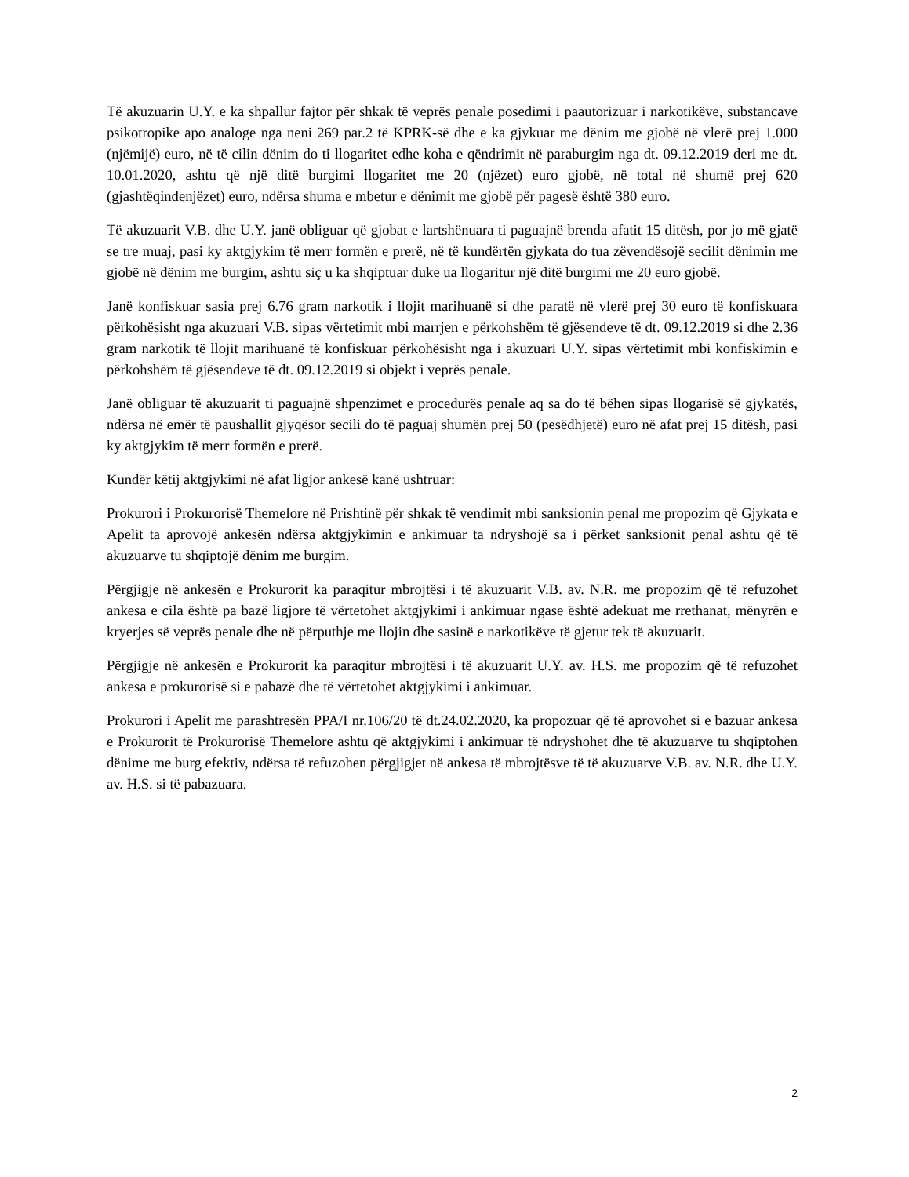Të akuzuarin U.Y. e ka shpallur fajtor për shkak të veprës penale posedimi i paautorizuar i narkotikëve, substancave psikotropike apo analoge nga neni 269 par.2 të KPRK-së dhe e ka gjykuar me dënim me gjobë në vlerë prej 1.000 (njëmijë) euro, në të cilin dënim do ti llogaritet edhe koha e qëndrimit në paraburgim nga dt. 09.12.2019 deri me dt. 10.01.2020, ashtu që një ditë burgimi llogaritet me 20 (njëzet) euro gjobë, në total në shumë prej 620 (gjashtëqindenjëzet) euro, ndërsa shuma e mbetur e dënimit me gjobë për pagesë është 380 euro.
Të akuzuarit V.B. dhe U.Y. janë obliguar që gjobat e lartshënuara ti paguajnë brenda afatit 15 ditësh, por jo më gjatë se tre muaj, pasi ky aktgjykim të merr formën e prerë, në të kundërtën gjykata do tua zëvendësojë secilit dënimin me gjobë në dënim me burgim, ashtu siç u ka shqiptuar duke ua llogaritur një ditë burgimi me 20 euro gjobë.
Janë konfiskuar sasia prej 6.76 gram narkotik i llojit marihuanë si dhe paratë në vlerë prej 30 euro të konfiskuara përkohësisht nga akuzuari V.B. sipas vërtetimit mbi marrjen e përkohshëm të gjësendeve të dt. 09.12.2019 si dhe 2.36 gram narkotik të llojit marihuanë të konfiskuar përkohësisht nga i akuzuari U.Y. sipas vërtetimit mbi konfiskimin e përkohshëm të gjësendeve të dt. 09.12.2019 si objekt i veprës penale.
Janë obliguar të akuzuarit ti paguajnë shpenzimet e procedurës penale aq sa do të bëhen sipas llogarisë së gjykatës, ndërsa në emër të paushallit gjyqësor secili do të paguaj shumën prej 50 (pesëdhjetë) euro në afat prej 15 ditësh, pasi ky aktgjykim të merr formën e prerë.
Kundër këtij aktgjykimi në afat ligjor ankesë kanë ushtruar:
Prokurori i Prokurorisë Themelore në Prishtinë për shkak të vendimit mbi sanksionin penal me propozim që Gjykata e Apelit ta aprovojë ankesën ndërsa aktgjykimin e ankimuar ta ndryshojë sa i përket sanksionit penal ashtu që të akuzuarve tu shqiptojë dënim me burgim.
Përgjigje në ankesën e Prokurorit ka paraqitur mbrojtësi i të akuzuarit V.B. av. N.R. me propozim që të refuzohet ankesa e cila është pa bazë ligjore të vërtetohet aktgjykimi i ankimuar ngase është adekuat me rrethanat, mënyrën e kryerjes së veprës penale dhe në përputhje me llojin dhe sasinë e narkotikëve të gjetur tek të akuzuarit.
Përgjigje në ankesën e Prokurorit ka paraqitur mbrojtësi i të akuzuarit U.Y. av. H.S. me propozim që të refuzohet ankesa e prokurorisë si e pabazë dhe të vërtetohet aktgjykimi i ankimuar.
Prokurori i Apelit me parashtresën PPA/I nr.106/20 të dt.24.02.2020, ka propozuar që të aprovohet si e bazuar ankesa e Prokurorit të Prokurorisë Themelore ashtu që aktgjykimi i ankimuar të ndryshohet dhe të akuzuarve tu shqiptohen dënime me burg efektiv, ndërsa të refuzohen përgjigjet në ankesa të mbrojtësve të të akuzuarve V.B. av. N.R. dhe U.Y. av. H.S. si të pabazuara.
2